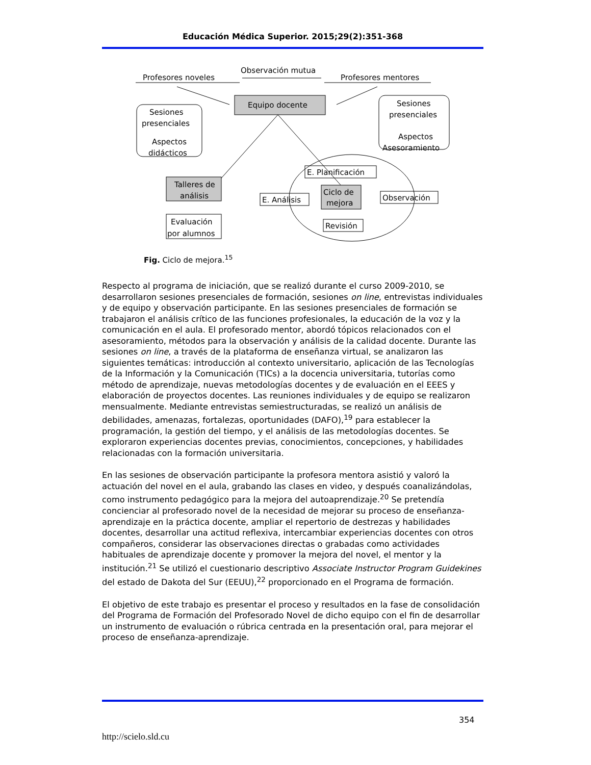Educación Médica Superior. 2015;29(2):351-368
Profesores noveles
Observación mutua
Profesores mentores
Equipo docente
Sesiones
presenciales
Aspectos
didácticos
Sesiones
presenciales
Aspectos
Asesoramiento
Talleres de
análisis
Evaluación
por alumnos
E. Planificación
E. Análisis
Ciclo de
mejora
Observación
Revisión
Fig. Ciclo de mejora.<sup>15</sup>
Respecto al programa de iniciación, que se realizó durante el curso 2009-2010, se desarrollaron sesiones presenciales de formación, sesiones on line, entrevistas individuales y de equipo y observación participante. En las sesiones presenciales de formación se trabajaron el análisis crítico de las funciones profesionales, la educación de la voz y la comunicación en el aula. El profesorado mentor, abordó tópicos relacionados con el asesoramiento, métodos para la observación y análisis de la calidad docente. Durante las sesiones on line, a través de la plataforma de enseñanza virtual, se analizaron las siguientes temáticas: introducción al contexto universitario, aplicación de las Tecnologías de la Información y la Comunicación (TICs) a la docencia universitaria, tutorías como método de aprendizaje, nuevas metodologías docentes y de evaluación en el EEES y elaboración de proyectos docentes. Las reuniones individuales y de equipo se realizaron mensualmente. Mediante entrevistas semiestructuradas, se realizó un análisis de debilidades, amenazas, fortalezas, oportunidades (DAFO),<sup>19</sup> para establecer la programación, la gestión del tiempo, y el análisis de las metodologías docentes. Se exploraron experiencias docentes previas, conocimientos, concepciones, y habilidades relacionadas con la formación universitaria.
En las sesiones de observación participante la profesora mentora asistió y valoró la actuación del novel en el aula, grabando las clases en video, y después coanalizándolas, como instrumento pedagógico para la mejora del autoaprendizaje.<sup>20</sup> Se pretendía concienciar al profesorado novel de la necesidad de mejorar su proceso de enseñanza-aprendizaje en la práctica docente, ampliar el repertorio de destrezas y habilidades docentes, desarrollar una actitud reflexiva, intercambiar experiencias docentes con otros compañeros, considerar las observaciones directas o grabadas como actividades habituales de aprendizaje docente y promover la mejora del novel, el mentor y la institución.<sup>21</sup> Se utilizó el cuestionario descriptivo Associate Instructor Program Guidekines del estado de Dakota del Sur (EEUU),<sup>22</sup> proporcionado en el Programa de formación.
El objetivo de este trabajo es presentar el proceso y resultados en la fase de consolidación del Programa de Formación del Profesorado Novel de dicho equipo con el fin de desarrollar un instrumento de evaluación o rúbrica centrada en la presentación oral, para mejorar el proceso de enseñanza-aprendizaje.
354
http://scielo.sld.cu